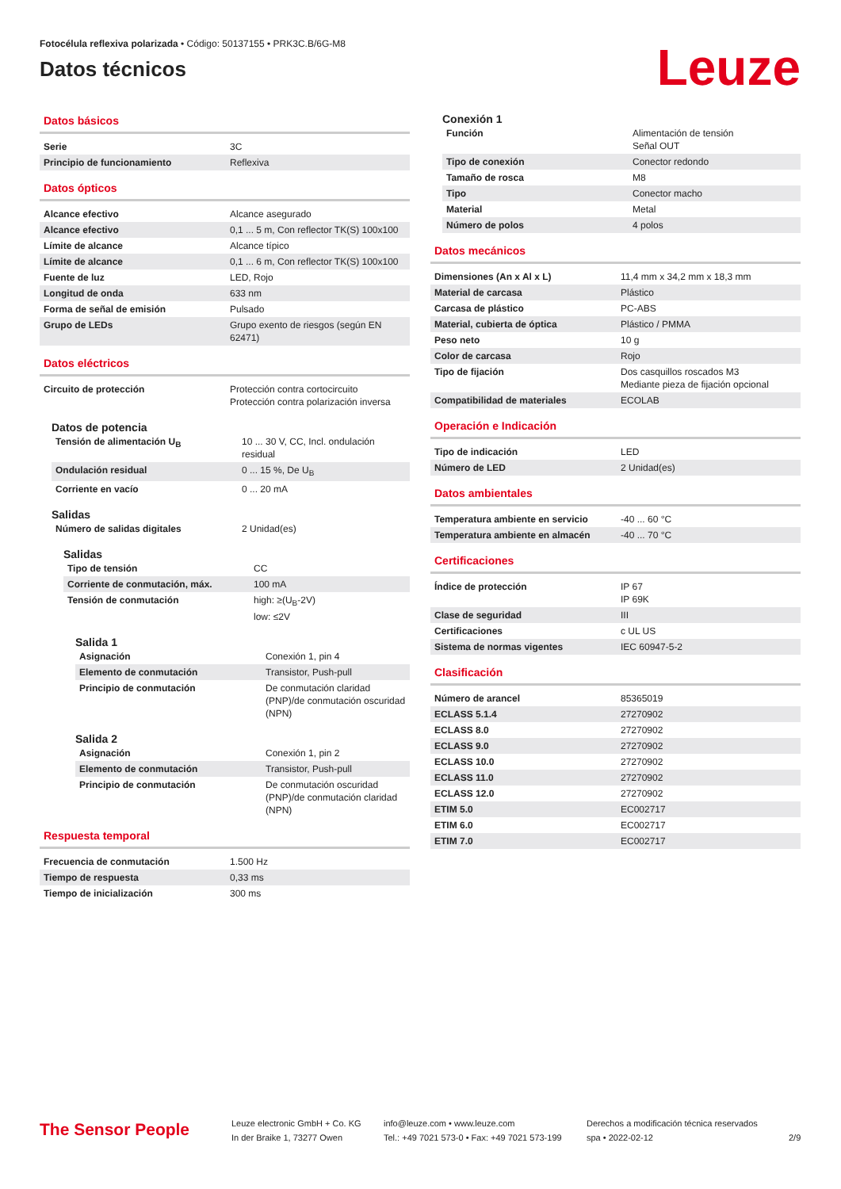Fotocélula reflexiva polarizada • Código: 50137155 • PRK3C.B/6G-M8
Datos técnicos
Leuze
Datos básicos
| Serie | 3C |
| Principio de funcionamiento | Reflexiva |
Datos ópticos
| Alcance efectivo | Alcance asegurado |
| Alcance efectivo | 0,1 ... 5 m, Con reflector TK(S) 100x100 |
| Límite de alcance | Alcance típico |
| Límite de alcance | 0,1 ... 6 m, Con reflector TK(S) 100x100 |
| Fuente de luz | LED, Rojo |
| Longitud de onda | 633 nm |
| Forma de señal de emisión | Pulsado |
| Grupo de LEDs | Grupo exento de riesgos (según EN 62471) |
Datos eléctricos
| Circuito de protección | Protección contra cortocircuito Protección contra polarización inversa |
Datos de potencia
| Tensión de alimentación U<sub>B</sub> | 10 ... 30 V, CC, Incl. ondulación residual |
| Ondulación residual | 0 ... 15 %, De U<sub>B</sub> |
| Corriente en vacío | 0 ... 20 mA |
Salidas
| Número de salidas digitales | 2 Unidad(es) |
Salidas
| Tipo de tensión | CC |
| Corriente de conmutación, máx. | 100 mA |
| Tensión de conmutación | high: ≥(U<sub>B</sub>-2V) low: ≤2V |
Salida 1
| Asignación | Conexión 1, pin 4 |
| Elemento de conmutación | Transistor, Push-pull |
| Principio de conmutación | De conmutación claridad (PNP)/de conmutación oscuridad (NPN) |
Salida 2
| Asignación | Conexión 1, pin 2 |
| Elemento de conmutación | Transistor, Push-pull |
| Principio de conmutación | De conmutación oscuridad (PNP)/de conmutación claridad (NPN) |
Respuesta temporal
| Frecuencia de conmutación | 1.500 Hz |
| Tiempo de respuesta | 0,33 ms |
| Tiempo de inicialización | 300 ms |
Conexión 1
| Función | Alimentación de tensión Señal OUT |
| Tipo de conexión | Conector redondo |
| Tamaño de rosca | M8 |
| Tipo | Conector macho |
| Material | Metal |
| Número de polos | 4 polos |
Datos mecánicos
| Dimensiones (An x Al x L) | 11,4 mm x 34,2 mm x 18,3 mm |
| Material de carcasa | Plástico |
| Carcasa de plástico | PC-ABS |
| Material, cubierta de óptica | Plástico / PMMA |
| Peso neto | 10 g |
| Color de carcasa | Rojo |
| Tipo de fijación | Dos casquillos roscados M3 Mediante pieza de fijación opcional |
| Compatibilidad de materiales | ECOLAB |
Operación e Indicación
| Tipo de indicación | LED |
| Número de LED | 2 Unidad(es) |
Datos ambientales
| Temperatura ambiente en servicio | -40 ... 60 °C |
| Temperatura ambiente en almacén | -40 ... 70 °C |
Certificaciones
| Índice de protección | IP 67 IP 69K |
| Clase de seguridad | III |
| Certificaciones | c UL US |
| Sistema de normas vigentes | IEC 60947-5-2 |
Clasificación
| Número de arancel | 85365019 |
| ECLASS 5.1.4 | 27270902 |
| ECLASS 8.0 | 27270902 |
| ECLASS 9.0 | 27270902 |
| ECLASS 10.0 | 27270902 |
| ECLASS 11.0 | 27270902 |
| ECLASS 12.0 | 27270902 |
| ETIM 5.0 | EC002717 |
| ETIM 6.0 | EC002717 |
| ETIM 7.0 | EC002717 |
The Sensor People
Leuze electronic GmbH + Co. KG
In der Braike 1, 73277 Owen
info@leuze.com • www.leuze.com
Tel.: +49 7021 573-0 • Fax: +49 7021 573-199
Derechos a modificación técnica reservados
spa • 2022-02-12
2/9